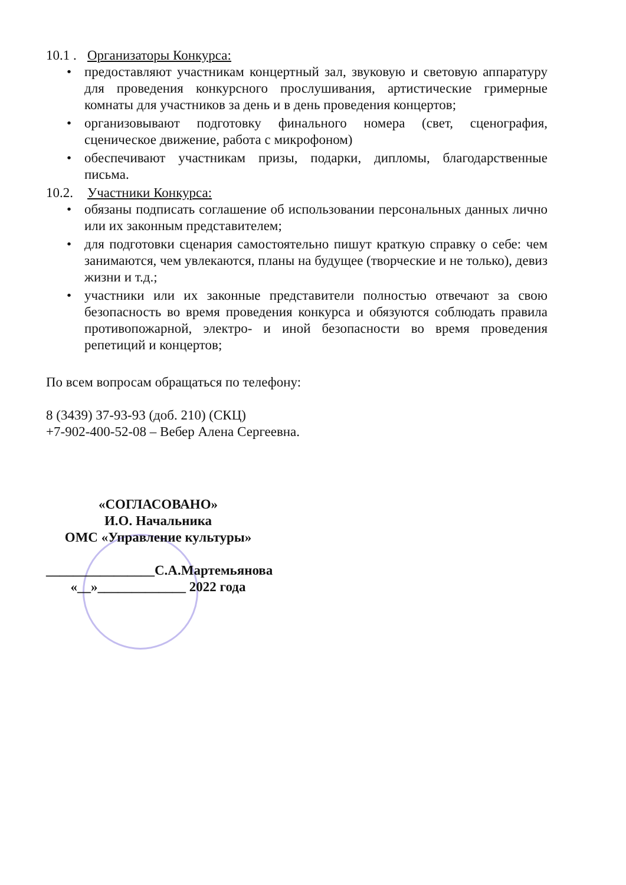10.1 . Организаторы Конкурса:
• предоставляют участникам концертный зал, звуковую и световую аппаратуру для проведения конкурсного прослушивания, артистические гримерные комнаты для участников за день и в день проведения концертов;
• организовывают подготовку финального номера (свет, сценография, сценическое движение, работа с микрофоном)
• обеспечивают участникам призы, подарки, дипломы, благодарственные письма.
10.2. Участники Конкурса:
• обязаны подписать соглашение об использовании персональных данных лично или их законным представителем;
• для подготовки сценария самостоятельно пишут краткую справку о себе: чем занимаются, чем увлекаются, планы на будущее (творческие и не только), девиз жизни и т.д.;
• участники или их законные представители полностью отвечают за свою безопасность во время проведения конкурса и обязуются соблюдать правила противопожарной, электро- и иной безопасности во время проведения репетиций и концертов;
По всем вопросам обращаться по телефону:
8 (3439) 37-93-93 (доб. 210) (СКЦ)
+7-902-400-52-08 – Вебер Алена Сергеевна.
«СОГЛАСОВАНО»
И.О. Начальника
ОМС «Управление культуры»
________________С.А.Мартемьянова
«__»_____________ 2022 года